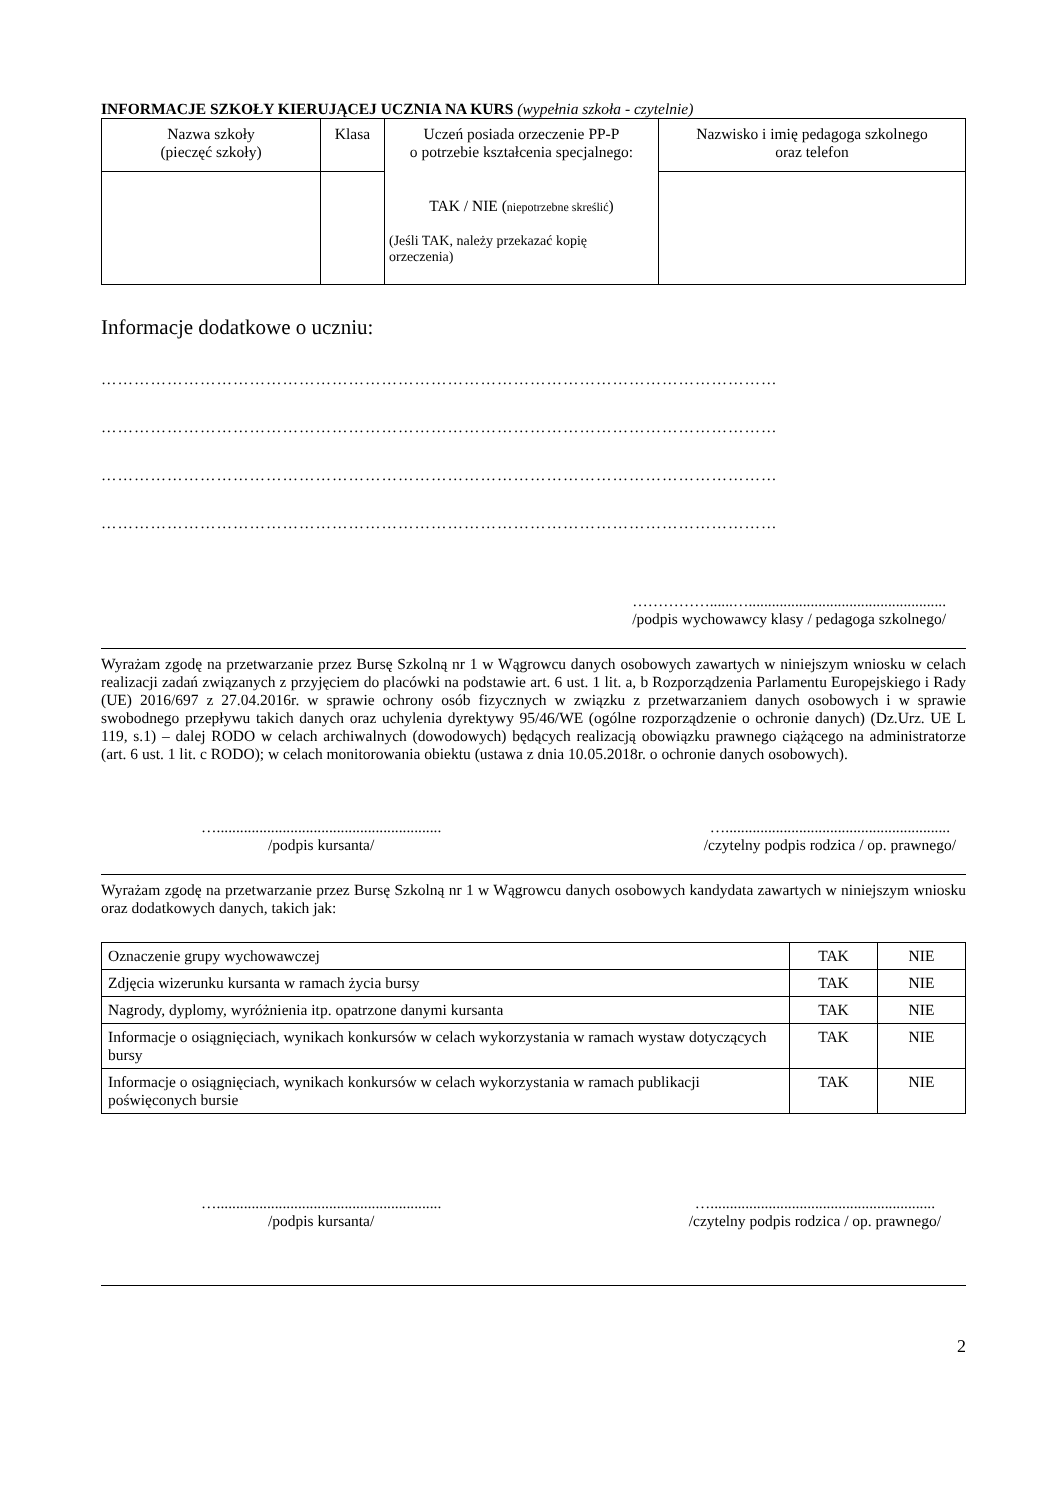INFORMACJE SZKOŁY KIERUJĄCEJ UCZNIA NA KURS (wypełnia szkoła - czytelnie)
| Nazwa szkoły (pieczęć szkoły) | Klasa | Uczeń posiada orzeczenie PP-P o potrzebie kształcenia specjalnego: TAK / NIE ( niepotrzebne skreślić ) (Jeśli TAK, należy przekazać kopię orzeczenia) | Nazwisko i imię pedagoga szkolnego oraz telefon |
| --- | --- | --- | --- |
Informacje dodatkowe o uczniu:
……………………………………………………………………………………………………………
……………………………………………………………………………………………………………
……………………………………………………………………………………………………………
……………………………………………………………………………………………………………
……………......…...................................................
/podpis wychowawcy klasy / pedagoga szkolnego/
Wyrażam zgodę na przetwarzanie przez Bursę Szkolną nr 1 w Wągrowcu danych osobowych zawartych w niniejszym wniosku w celach realizacji zadań związanych z przyjęciem do placówki na podstawie art. 6 ust. 1 lit. a, b Rozporządzenia Parlamentu Europejskiego i Rady (UE) 2016/697 z 27.04.2016r. w sprawie ochrony osób fizycznych w związku z przetwarzaniem danych osobowych i w sprawie swobodnego przepływu takich danych oraz uchylenia dyrektywy 95/46/WE (ogólne rozporządzenie o ochronie danych) (Dz.Urz. UE L 119, s.1) – dalej RODO w celach archiwalnych (dowodowych) będących realizacją obowiązku prawnego ciążącego na administratorze (art. 6 ust. 1 lit. c RODO); w celach monitorowania obiektu (ustawa z dnia 10.05.2018r. o ochronie danych osobowych).
…..........................................................
/podpis kursanta/
…..........................................................
/czytelny podpis rodzica / op. prawnego/
Wyrażam zgodę na przetwarzanie przez Bursę Szkolną nr 1 w Wągrowcu danych osobowych kandydata zawartych w niniejszym wniosku oraz dodatkowych danych, takich jak:
| Oznaczenie grupy wychowawczej | TAK | NIE |
| Zdjęcia wizerunku kursanta w ramach życia bursy | TAK | NIE |
| Nagrody, dyplomy, wyróżnienia itp. opatrzone danymi kursanta | TAK | NIE |
| Informacje o osiągnięciach, wynikach konkursów w celach wykorzystania w ramach wystaw dotyczących bursy | TAK | NIE |
| Informacje o osiągnięciach, wynikach konkursów w celach wykorzystania w ramach publikacji poświęconych bursie | TAK | NIE |
…..........................................................
/podpis kursanta/
…..........................................................
/czytelny podpis rodzica / op. prawnego/
2